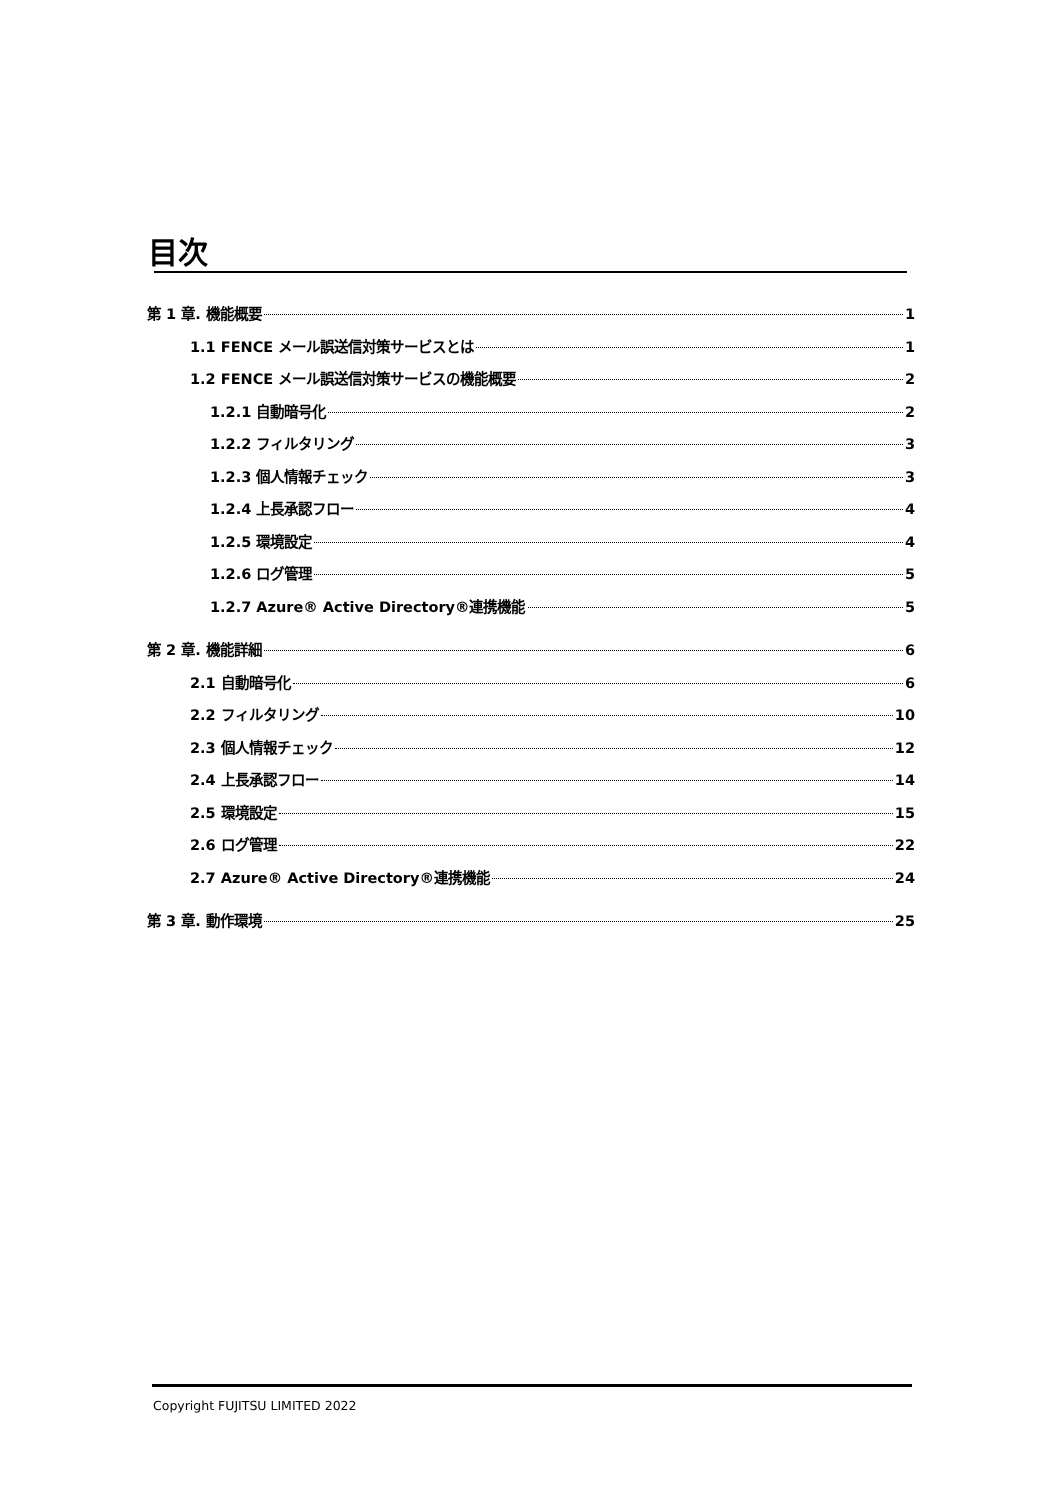目次
第 1 章. 機能概要 1
1.1 FENCE メール誤送信対策サービスとは 1
1.2 FENCE メール誤送信対策サービスの機能概要 2
1.2.1 自動暗号化 2
1.2.2 フィルタリング 3
1.2.3 個人情報チェック 3
1.2.4 上長承認フロー 4
1.2.5 環境設定 4
1.2.6 ログ管理 5
1.2.7 Azure® Active Directory®連携機能 5
第 2 章. 機能詳細 6
2.1 自動暗号化 6
2.2 フィルタリング 10
2.3 個人情報チェック 12
2.4 上長承認フロー 14
2.5 環境設定 15
2.6 ログ管理 22
2.7 Azure® Active Directory®連携機能 24
第 3 章. 動作環境 25
Copyright FUJITSU LIMITED 2022